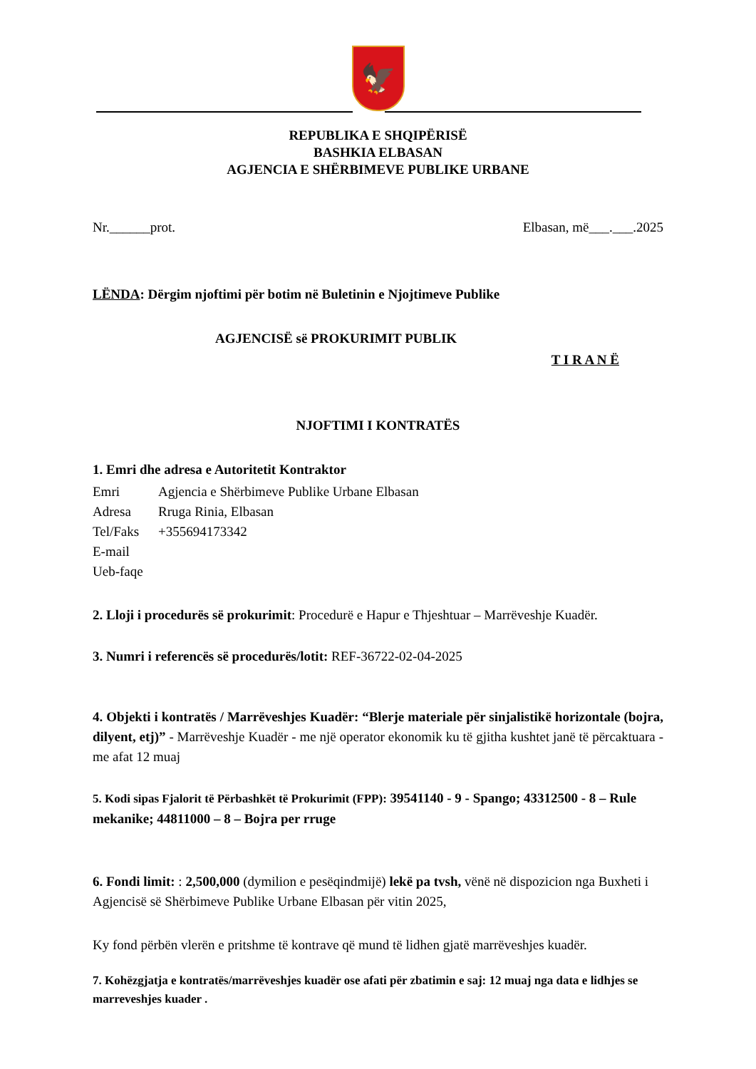🦅
REPUBLIKA E SHQIPËRISË
BASHKIA ELBASAN
AGJENCIA E SHËRBIMEVE PUBLIKE URBANE
Nr.______prot. Elbasan, më___.___.2025
LËNDA: Dërgim njoftimi për botim në Buletinin e Njojtimeve Publike
AGJENCISË së PROKURIMIT PUBLIK
T I R A N Ë
NJOFTIMI I KONTRATËS
1. Emri dhe adresa e Autoritetit Kontraktor
Emri Agjencia e Shërbimeve Publike Urbane Elbasan
Adresa Rruga Rinia, Elbasan
Tel/Faks +355694173342
E-mail
Ueb-faqe
2. Lloji i procedurës së prokurimit: Procedurë e Hapur e Thjeshtuar – Marrëveshje Kuadër.
3. Numri i referencës së procedurës/lotit: REF-36722-02-04-2025
4. Objekti i kontratës / Marrëveshjes Kuadër: “Blerje materiale për sinjalistikë horizontale (bojra, dilyent, etj)” - Marrëveshje Kuadër - me një operator ekonomik ku të gjitha kushtet janë të përcaktuara - me afat 12 muaj
5. Kodi sipas Fjalorit të Përbashkët të Prokurimit (FPP): 39541140 - 9 - Spango; 43312500 - 8 – Rule mekanike; 44811000 – 8 – Bojra per rruge
6. Fondi limit: : 2,500,000 (dymilion e pesëqindmijë) lekë pa tvsh, vënë në dispozicion nga Buxheti i Agjencisë së Shërbimeve Publike Urbane Elbasan për vitin 2025,
Ky fond përbën vlerën e pritshme të kontrave që mund të lidhen gjatë marrëveshjes kuadër.
7. Kohëzgjatja e kontratës/marrëveshjes kuadër ose afati për zbatimin e saj: 12 muaj nga data e lidhjes se marreveshjes kuader .